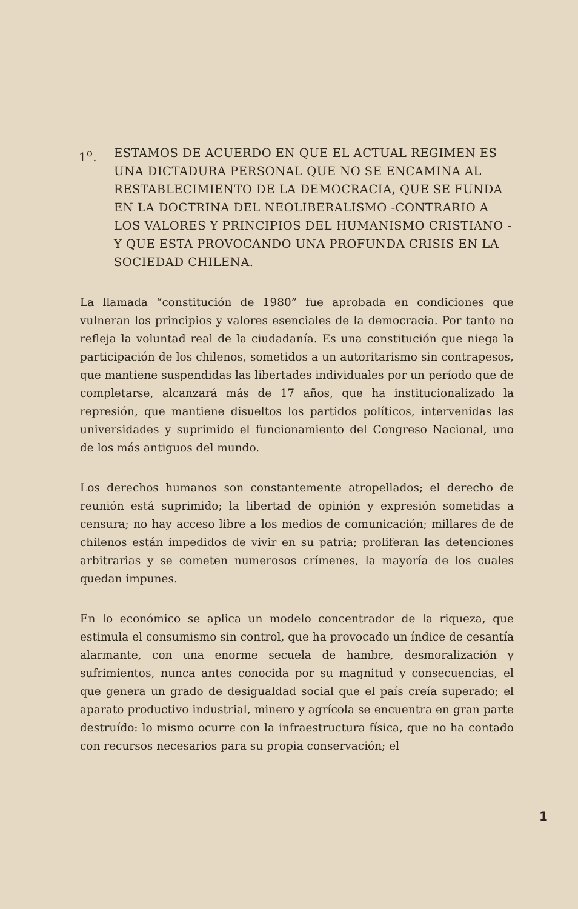1<sup>o</sup>. ESTAMOS DE ACUERDO EN QUE EL ACTUAL REGIMEN ES UNA DICTADURA PERSONAL QUE NO SE ENCAMINA AL RESTABLECIMIENTO DE LA DEMOCRACIA, QUE SE FUNDA EN LA DOCTRINA DEL NEOLIBERALISMO -CONTRARIO A LOS VALORES Y PRINCIPIOS DEL HUMANISMO CRISTIANO - Y QUE ESTA PROVOCANDO UNA PROFUNDA CRISIS EN LA SOCIEDAD CHILENA.
La llamada “constitución de 1980” fue aprobada en condiciones que vulneran los principios y valores esenciales de la democracia. Por tanto no refleja la voluntad real de la ciudadanía. Es una constitución que niega la participación de los chilenos, sometidos a un autoritarismo sin contrapesos, que mantiene suspendidas las libertades individuales por un período que de completarse, alcanzará más de 17 años, que ha institucionalizado la represión, que mantiene disueltos los partidos políticos, intervenidas las universidades y suprimido el funcionamiento del Congreso Nacional, uno de los más antiguos del mundo.
Los derechos humanos son constantemente atropellados; el derecho de reunión está suprimido; la libertad de opinión y expresión sometidas a censura; no hay acceso libre a los medios de comunicación; millares de de chilenos están impedidos de vivir en su patria; proliferan las detenciones arbitrarias y se cometen numerosos crímenes, la mayoría de los cuales quedan impunes.
En lo económico se aplica un modelo concentrador de la riqueza, que estimula el consumismo sin control, que ha provocado un índice de cesantía alarmante, con una enorme secuela de hambre, desmoralización y sufrimientos, nunca antes conocida por su magnitud y consecuencias, el que genera un grado de desigualdad social que el país creía superado; el aparato productivo industrial, minero y agrícola se encuentra en gran parte destruído: lo mismo ocurre con la infraestructura física, que no ha contado con recursos necesarios para su propia conservación; el
1